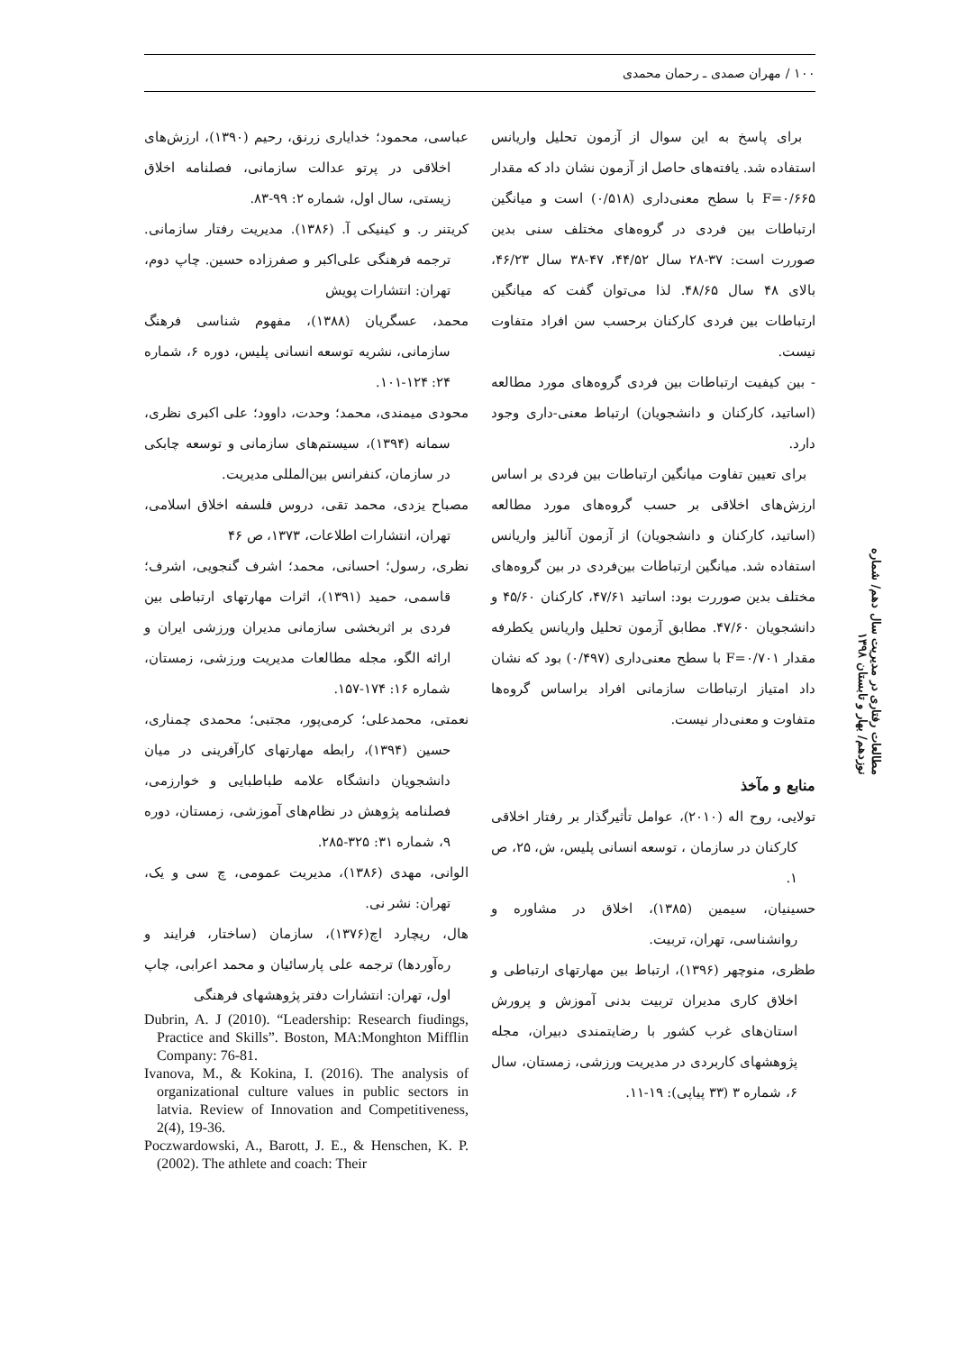۱۰۰ / مهران صمدی ـ رحمان محمدی
برای پاسخ به این سوال از آزمون تحلیل واریانس استفاده شد. یافته‌های حاصل از آزمون نشان داد که مقدار F=۰/۶۶۵ با سطح معنی‌داری (۰/۵۱۸) است و میانگین ارتباطات بین فردی در گروه‌های مختلف سنی بدین صوررت است: ۳۷-۲۸ سال ۴۴/۵۲، ۴۷-۳۸ سال ۴۶/۲۳، بالای ۴۸ سال ۴۸/۶۵. لذا می‌توان گفت که میانگین ارتباطات بین فردی کارکنان برحسب سن افراد متفاوت نیست.
- بین کیفیت ارتباطات بین فردی گروه‌های مورد مطالعه (اساتید، کارکنان و دانشجویان) ارتباط معنی-داری وجود دارد.
برای تعیین تفاوت میانگین ارتباطات بین فردی بر اساس ارزش‌های اخلاقی بر حسب گروه‌های مورد مطالعه (اساتید، کارکنان و دانشجویان) از آزمون آنالیز واریانس استفاده شد. میانگین ارتباطات بین‌فردی در بین گروه‌های مختلف بدین صوررت بود: اساتید ۴۷/۶۱، کارکنان ۴۵/۶۰ و دانشجویان ۴۷/۶۰. مطابق آزمون تحلیل واریانس یکطرفه مقدار F=۰/۷۰۱ با سطح معنی‌داری (۰/۴۹۷) بود که نشان داد امتیاز ارتباطات سازمانی افراد براساس گروه‌ها متفاوت و معنی‌دار نیست.
منابع و مآخذ
تولایی، روح اله (۲۰۱۰)، عوامل تأثیرگذار بر رفتار اخلاقی کارکنان در سازمان ، توسعه انسانی پلیس، ش، ۲۵، ص ۱.
حسینیان، سیمین (۱۳۸۵)، اخلاق در مشاوره و روانشناسی، تهران، تربیت.
طظری، منوچهر (۱۳۹۶)، ارتباط بین مهارتهای ارتباطی و اخلاق کاری مدیران تربیت بدنی آموزش و پرورش استان‌های غرب کشور با رضایتمندی دبیران، مجله پژوهشهای کاربردی در مدیریت ورزشی، زمستان، سال ۶، شماره ۳ (۳۳ پیاپی): ۱۹-۱۱.
عباسی، محمود؛ خدایاری زرنق، رحیم (۱۳۹۰)، ارزش‌های اخلاقی در پرتو عدالت سازمانی، فصلنامه اخلاق زیستی، سال اول، شماره ۲: ۹۹-۸۳.
کریتنر ر. و کینیکی آ. (۱۳۸۶). مدیریت رفتار سازمانی. ترجمه فرهنگی علی‌اکبر و صفرزاده حسین. چاپ دوم، تهران: انتشارات پویش
محمد، عسگریان (۱۳۸۸)، مفهوم شناسی فرهنگ سازمانی، نشریه توسعه انسانی پلیس، دوره ۶، شماره ۲۴: ۱۲۴-۱۰۱.
محودی میمندی، محمد؛ وحدت، داوود؛ علی اکبری نظری، سمانه (۱۳۹۴)، سیستم‌های سازمانی و توسعه چابکی در سازمان، کنفرانس بین‌المللی مدیریت.
مصباح یزدی، محمد تقی، دروس فلسفه اخلاق اسلامی، تهران، انتشارات اطلاعات، ۱۳۷۳، ص ۴۶
نظری، رسول؛ احسانی، محمد؛ اشرف گنجویی، اشرف؛ قاسمی، حمید (۱۳۹۱)، اثرات مهارتهای ارتباطی بین فردی بر اثربخشی سازمانی مدیران ورزشی ایران و ارائه الگو، مجله مطالعات مدیریت ورزشی، زمستان، شماره ۱۶: ۱۷۴-۱۵۷.
نعمتی، محمدعلی؛ کرمی‌پور، مجتبی؛ محمدی چمناری، حسین (۱۳۹۴)، رابطه مهارتهای کارآفرینی در میان دانشجویان دانشگاه علامه طباطبایی و خوارزمی، فصلنامه پژوهش در نظام‌های آموزشی، زمستان، دوره ۹، شماره ۳۱: ۳۲۵-۲۸۵.
الوانی، مهدی (۱۳۸۶)، مدیریت عمومی، چ سی و یک، تهران: نشر نی.
هال، ریچارد اچ(۱۳۷۶)، سازمان (ساختار، فرایند و ره‌آوردها) ترجمه علی پارسائیان و محمد اعرابی، چاپ اول، تهران: انتشارات دفتر پژوهشهای فرهنگی
Dubrin, A. J (2010). “Leadership: Research fiudings, Practice and Skills”. Boston, MA:Monghton Mifflin Company: 76-81.
Ivanova, M., & Kokina, I. (2016). The analysis of organizational culture values in public sectors in latvia. Review of Innovation and Competitiveness, 2(4), 19-36.
Poczwardowski, A., Barott, J. E., & Henschen, K. P. (2002). The athlete and coach: Their
مطالعات رفتاری در مدیریت سال دهم/ شماره نوزدهم/ بهار و تابستان ۱۳۹۸